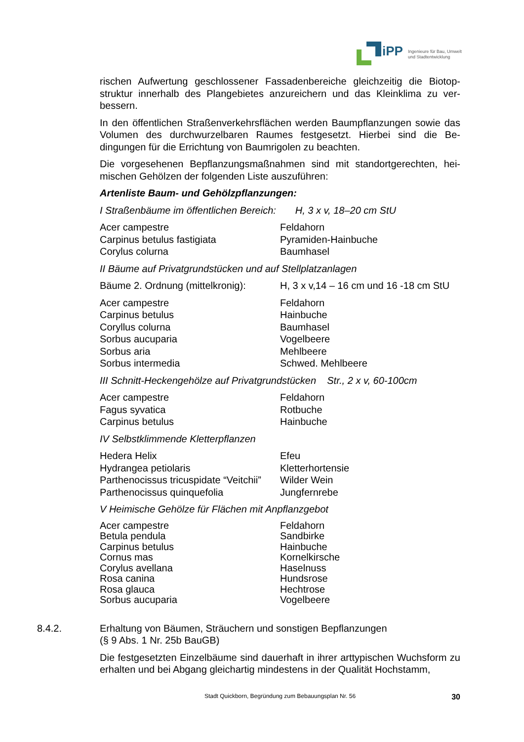iPP
Ingenieure für Bau, Umwelt
und Stadtentwicklung
rischen Aufwertung geschlossener Fassadenbereiche gleichzeitig die Biotop-struktur innerhalb des Plangebietes anzureichern und das Kleinklima zu ver-bessern.
In den öffentlichen Straßenverkehrsflächen werden Baumpflanzungen sowie das Volumen des durchwurzelbaren Raumes festgesetzt. Hierbei sind die Be-dingungen für die Errichtung von Baumrigolen zu beachten.
Die vorgesehenen Bepflanzungsmaßnahmen sind mit standortgerechten, hei-mischen Gehölzen der folgenden Liste auszuführen:
Artenliste Baum- und Gehölzpflanzungen:
I Straßenbäume im öffentlichen Bereich: H, 3 x v, 18–20 cm StU
| Acer campestre | Feldahorn |
| Carpinus betulus fastigiata | Pyramiden-Hainbuche |
| Corylus colurna | Baumhasel |
II Bäume auf Privatgrundstücken und auf Stellplatzanlagen
| Bäume 2. Ordnung (mittelkronig): | H, 3 x v,14 – 16 cm und 16 -18 cm StU |
| Acer campestre | Feldahorn |
| Carpinus betulus | Hainbuche |
| Coryllus colurna | Baumhasel |
| Sorbus aucuparia | Vogelbeere |
| Sorbus aria | Mehlbeere |
| Sorbus intermedia | Schwed. Mehlbeere |
III Schnitt-Heckengehölze auf Privatgrundstücken Str., 2 x v, 60-100cm
| Acer campestre | Feldahorn |
| Fagus syvatica | Rotbuche |
| Carpinus betulus | Hainbuche |
IV Selbstklimmende Kletterpflanzen
| Hedera Helix | Efeu |
| Hydrangea petiolaris | Kletterhortensie |
| Parthenocissus tricuspidate “Veitchii” | Wilder Wein |
| Parthenocissus quinquefolia | Jungfernrebe |
V Heimische Gehölze für Flächen mit Anpflanzgebot
| Acer campestre | Feldahorn |
| Betula pendula | Sandbirke |
| Carpinus betulus | Hainbuche |
| Cornus mas | Kornelkirsche |
| Corylus avellana | Haselnuss |
| Rosa canina | Hundsrose |
| Rosa glauca | Hechtrose |
| Sorbus aucuparia | Vogelbeere |
8.4.2. Erhaltung von Bäumen, Sträuchern und sonstigen Bepflanzungen
(§ 9 Abs. 1 Nr. 25b BauGB)
Die festgesetzten Einzelbäume sind dauerhaft in ihrer arttypischen Wuchsform zu erhalten und bei Abgang gleichartig mindestens in der Qualität Hochstamm,
Stadt Quickborn, Begründung zum Bebauungsplan Nr. 56 30